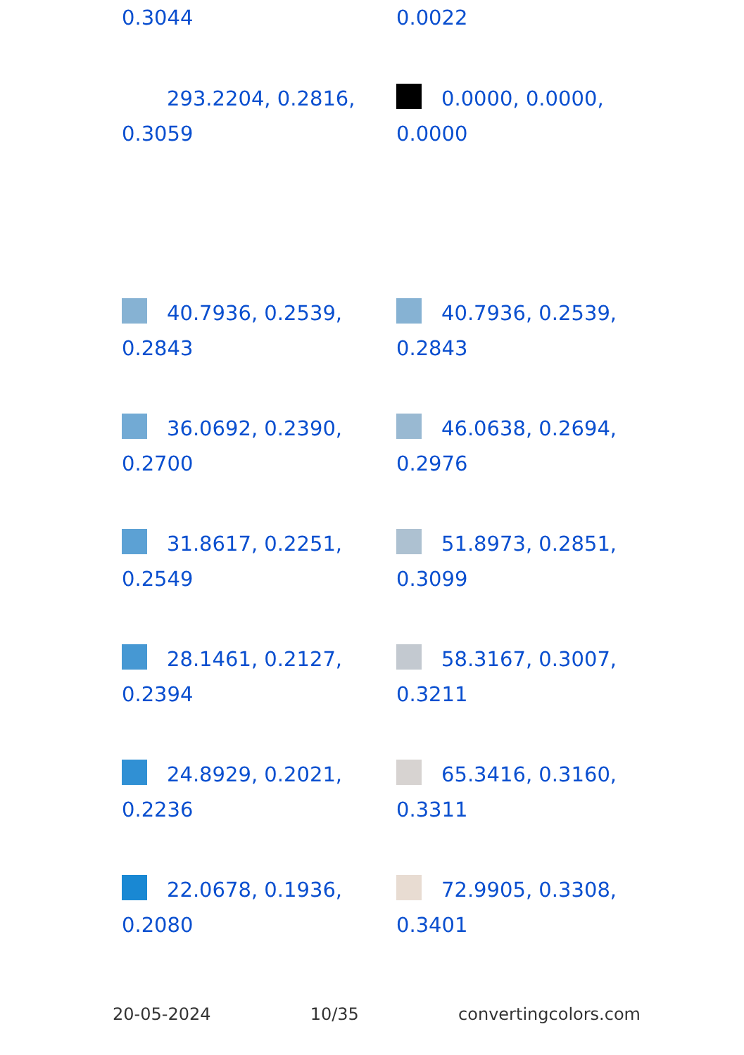0.3044 0.0022
293.2204, 0.2816, 0.3059
0.0000, 0.0000, 0.0000
40.7936, 0.2539, 0.2843
40.7936, 0.2539, 0.2843
36.0692, 0.2390, 0.2700
46.0638, 0.2694, 0.2976
31.8617, 0.2251, 0.2549
51.8973, 0.2851, 0.3099
28.1461, 0.2127, 0.2394
58.3167, 0.3007, 0.3211
24.8929, 0.2021, 0.2236
65.3416, 0.3160, 0.3311
22.0678, 0.1936, 0.2080
72.9905, 0.3308, 0.3401
20-05-2024 10/35 convertingcolors.com